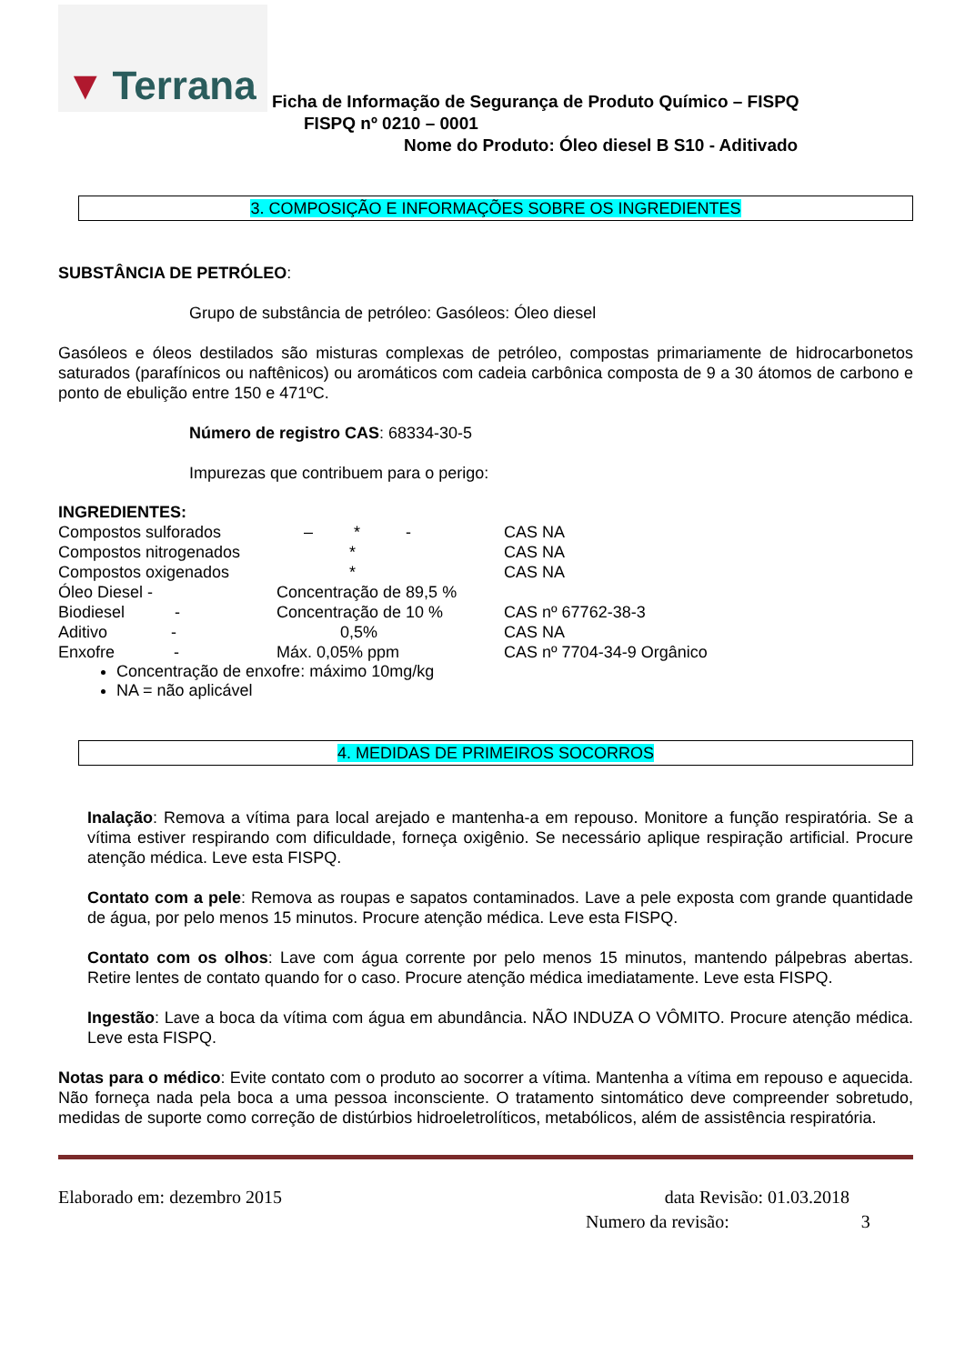▼ Terrana
Ficha de Informação de Segurança de Produto Químico – FISPQ
FISPQ nº 0210 – 0001
Nome do Produto: Óleo diesel B S10 - Aditivado
3. COMPOSIÇÃO E INFORMAÇÕES SOBRE OS INGREDIENTES
SUBSTÂNCIA DE PETRÓLEO:
Grupo de substância de petróleo: Gasóleos: Óleo diesel
Gasóleos e óleos destilados são misturas complexas de petróleo, compostas primariamente de hidrocarbonetos saturados (parafínicos ou naftênicos) ou aromáticos com cadeia carbônica composta de 9 a 30 átomos de carbono e ponto de ebulição entre 150 e 471ºC.
Número de registro CAS: 68334-30-5
Impurezas que contribuem para o perigo:
INGREDIENTES:
| Compostos sulforados | – * - | CAS NA |
| Compostos nitrogenados | * | CAS NA |
| Compostos oxigenados | * | CAS NA |
| Óleo Diesel - | Concentração de 89,5 % | |
| Biodiesel - | Concentração de 10 % | CAS nº 67762-38-3 |
| Aditivo - | 0,5% | CAS NA |
| Enxofre - | Máx. 0,05% ppm | CAS nº 7704-34-9 Orgânico |
Concentração de enxofre: máximo 10mg/kg
NA = não aplicável
4. MEDIDAS DE PRIMEIROS SOCORROS
Inalação: Remova a vítima para local arejado e mantenha-a em repouso. Monitore a função respiratória. Se a vítima estiver respirando com dificuldade, forneça oxigênio. Se necessário aplique respiração artificial. Procure atenção médica. Leve esta FISPQ.
Contato com a pele: Remova as roupas e sapatos contaminados. Lave a pele exposta com grande quantidade de água, por pelo menos 15 minutos. Procure atenção médica. Leve esta FISPQ.
Contato com os olhos: Lave com água corrente por pelo menos 15 minutos, mantendo pálpebras abertas. Retire lentes de contato quando for o caso. Procure atenção médica imediatamente. Leve esta FISPQ.
Ingestão: Lave a boca da vítima com água em abundância. NÃO INDUZA O VÔMITO. Procure atenção médica. Leve esta FISPQ.
Notas para o médico: Evite contato com o produto ao socorrer a vítima. Mantenha a vítima em repouso e aquecida. Não forneça nada pela boca a uma pessoa inconsciente. O tratamento sintomático deve compreender sobretudo, medidas de suporte como correção de distúrbios hidroeletrolíticos, metabólicos, além de assistência respiratória.
Elaborado em: dezembro 2015 data Revisão: 01.03.2018
Numero da revisão: 3